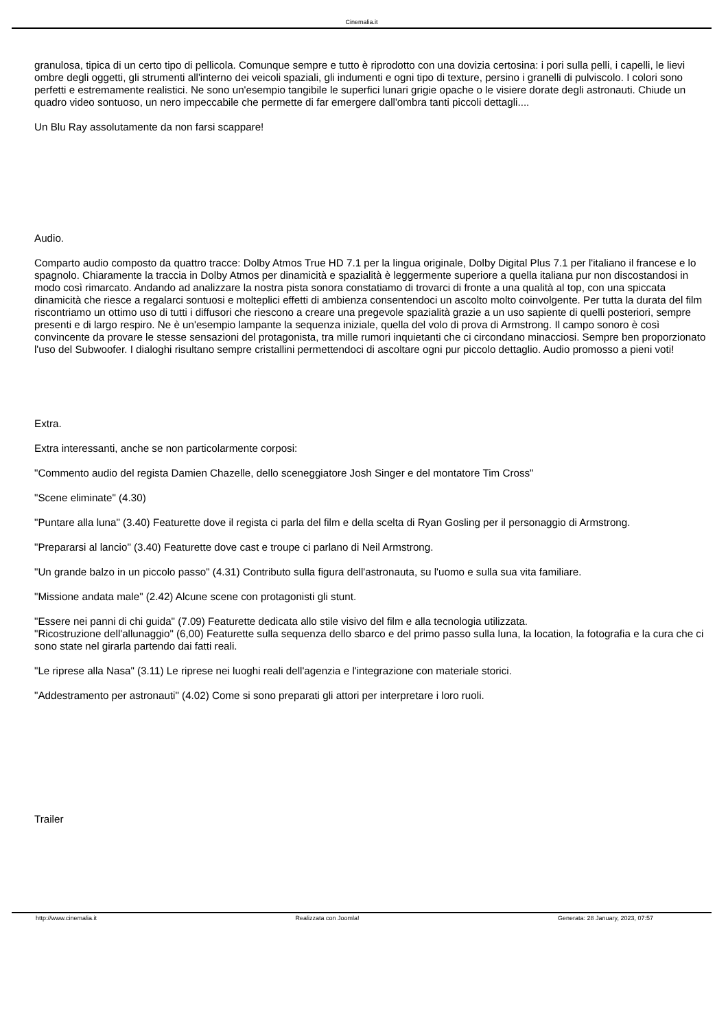Cinemalia.it
granulosa, tipica di un certo tipo di pellicola. Comunque sempre e tutto è riprodotto con una dovizia certosina: i pori sulla pelli, i capelli, le lievi ombre degli oggetti, gli strumenti all'interno dei veicoli spaziali, gli indumenti e ogni tipo di texture, persino i granelli di pulviscolo. I colori sono perfetti e estremamente realistici. Ne sono un'esempio tangibile le superfici lunari grigie opache o le visiere dorate degli astronauti. Chiude un quadro video sontuoso, un nero impeccabile che permette di far emergere dall'ombra tanti piccoli dettagli....
Un Blu Ray assolutamente da non farsi scappare!
Audio.
Comparto audio composto da quattro tracce: Dolby Atmos True HD 7.1 per la lingua originale, Dolby Digital Plus 7.1 per l'italiano il francese e lo spagnolo. Chiaramente la traccia in Dolby Atmos per dinamicità e spazialità è leggermente superiore a quella italiana pur non discostandosi in modo così rimarcato. Andando ad analizzare la nostra pista sonora constatiamo di trovarci di fronte a una qualità al top, con una spiccata dinamicità che riesce a regalarci sontuosi e molteplici effetti di ambienza consentendoci un ascolto molto coinvolgente. Per tutta la durata del film riscontriamo un ottimo uso di tutti i diffusori che riescono a creare una pregevole spazialità grazie a un uso sapiente di quelli posteriori, sempre presenti e di largo respiro. Ne è un'esempio lampante la sequenza iniziale, quella del volo di prova di Armstrong. Il campo sonoro è così convincente da provare le stesse sensazioni del protagonista, tra mille rumori inquietanti che ci circondano minacciosi. Sempre ben proporzionato l'uso del Subwoofer. I dialoghi risultano sempre cristallini permettendoci di ascoltare ogni pur piccolo dettaglio. Audio promosso a pieni voti!
Extra.
Extra interessanti, anche se non particolarmente corposi:
"Commento audio del regista Damien Chazelle, dello sceneggiatore Josh Singer e del montatore Tim Cross"
"Scene eliminate" (4.30)
"Puntare alla luna" (3.40) Featurette dove il regista ci parla del film e della scelta di Ryan Gosling per il personaggio di Armstrong.
"Prepararsi al lancio" (3.40) Featurette dove cast e troupe ci parlano di Neil Armstrong.
"Un grande balzo in un piccolo passo" (4.31) Contributo sulla figura dell'astronauta, su l'uomo e sulla sua vita familiare.
"Missione andata male" (2.42) Alcune scene con protagonisti gli stunt.
"Essere nei panni di chi guida" (7.09) Featurette dedicata allo stile visivo del film e alla tecnologia utilizzata.
"Ricostruzione dell'allunaggio" (6,00) Featurette sulla sequenza dello sbarco e del primo passo sulla luna, la location, la fotografia e la cura che ci sono state nel girarla partendo dai fatti reali.
"Le riprese alla Nasa" (3.11) Le riprese nei luoghi reali dell'agenzia e l'integrazione con materiale storici.
"Addestramento per astronauti" (4.02) Come si sono preparati gli attori per interpretare i loro ruoli.
Trailer
http://www.cinemalia.it Realizzata con Joomla! Generata: 28 January, 2023, 07:57